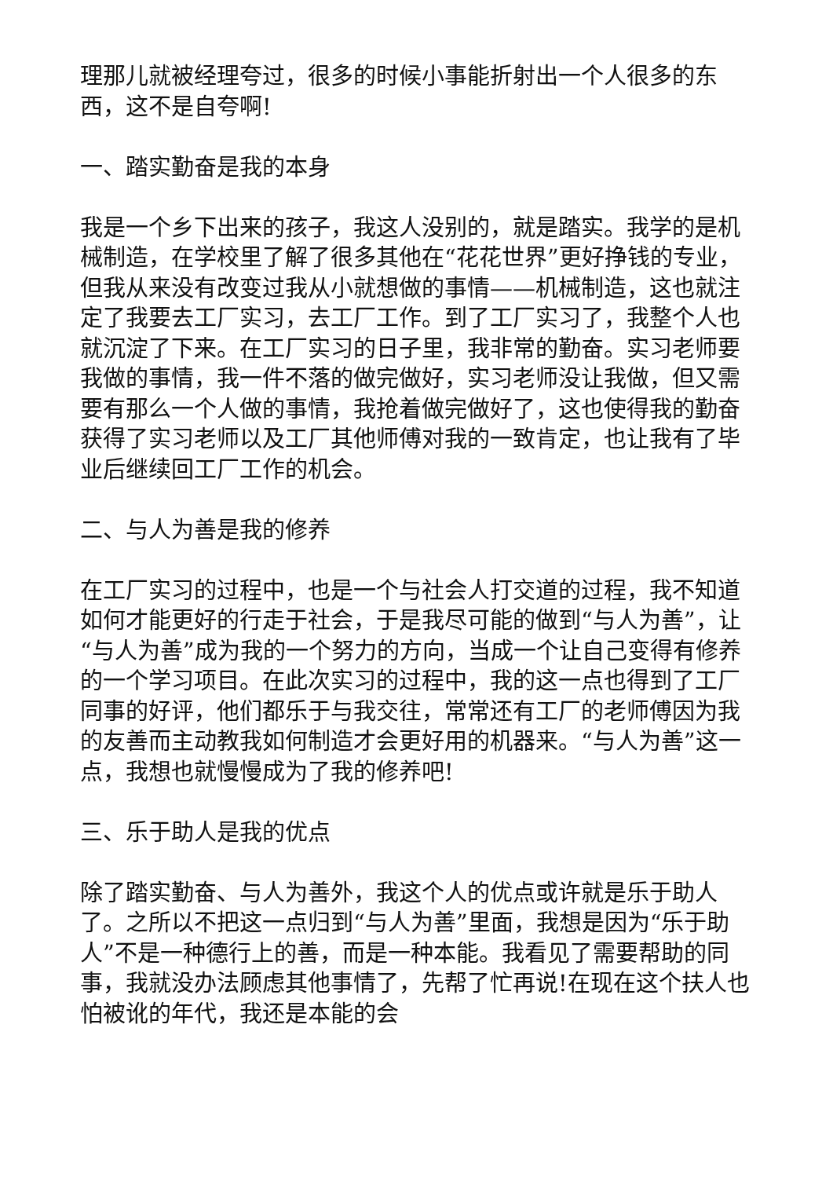理那儿就被经理夸过，很多的时候小事能折射出一个人很多的东西，这不是自夸啊!
一、踏实勤奋是我的本身
我是一个乡下出来的孩子，我这人没别的，就是踏实。我学的是机械制造，在学校里了解了很多其他在“花花世界”更好挣钱的专业，但我从来没有改变过我从小就想做的事情——机械制造，这也就注定了我要去工厂实习，去工厂工作。到了工厂实习了，我整个人也就沉淀了下来。在工厂实习的日子里，我非常的勤奋。实习老师要我做的事情，我一件不落的做完做好，实习老师没让我做，但又需要有那么一个人做的事情，我抢着做完做好了，这也使得我的勤奋获得了实习老师以及工厂其他师傅对我的一致肯定，也让我有了毕业后继续回工厂工作的机会。
二、与人为善是我的修养
在工厂实习的过程中，也是一个与社会人打交道的过程，我不知道如何才能更好的行走于社会，于是我尽可能的做到“与人为善”，让“与人为善”成为我的一个努力的方向，当成一个让自己变得有修养的一个学习项目。在此次实习的过程中，我的这一点也得到了工厂同事的好评，他们都乐于与我交往，常常还有工厂的老师傅因为我的友善而主动教我如何制造才会更好用的机器来。“与人为善”这一点，我想也就慢慢成为了我的修养吧!
三、乐于助人是我的优点
除了踏实勤奋、与人为善外，我这个人的优点或许就是乐于助人了。之所以不把这一点归到“与人为善”里面，我想是因为“乐于助人”不是一种德行上的善，而是一种本能。我看见了需要帮助的同事，我就没办法顾虑其他事情了，先帮了忙再说!在现在这个扶人也怕被讹的年代，我还是本能的会